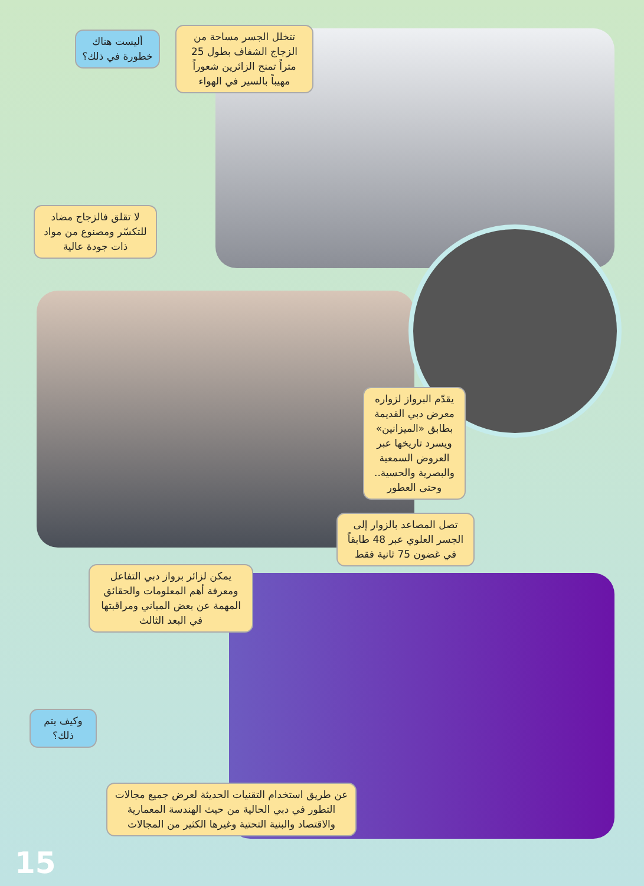أليست هناك خطورة في ذلك؟
تتخلل الجسر مساحة من الزجاج الشفاف بطول 25 متراً تمنح الزائرين شعوراً مهيباً بالسير في الهواء
لا تقلق فالزجاج مضاد للتكسّر ومصنوع من مواد ذات جودة عالية
يقدّم البرواز لزواره معرض دبي القديمة بطابق «الميزانين» ويسرد تاريخها عبر العروض السمعية والبصرية والحسية.. وحتى العطور
تصل المصاعد بالزوار إلى الجسر العلوي عبر 48 طابقاً في غضون 75 ثانية فقط
يمكن لزائر برواز دبي التفاعل ومعرفة أهم المعلومات والحقائق المهمة عن بعض المباني ومراقبتها في البعد الثالث
وكيف يتم ذلك؟
عن طريق استخدام التقنيات الحديثة لعرض جميع مجالات التطور في دبي الحالية من حيث الهندسة المعمارية والاقتصاد والبنية التحتية وغيرها الكثير من المجالات
15